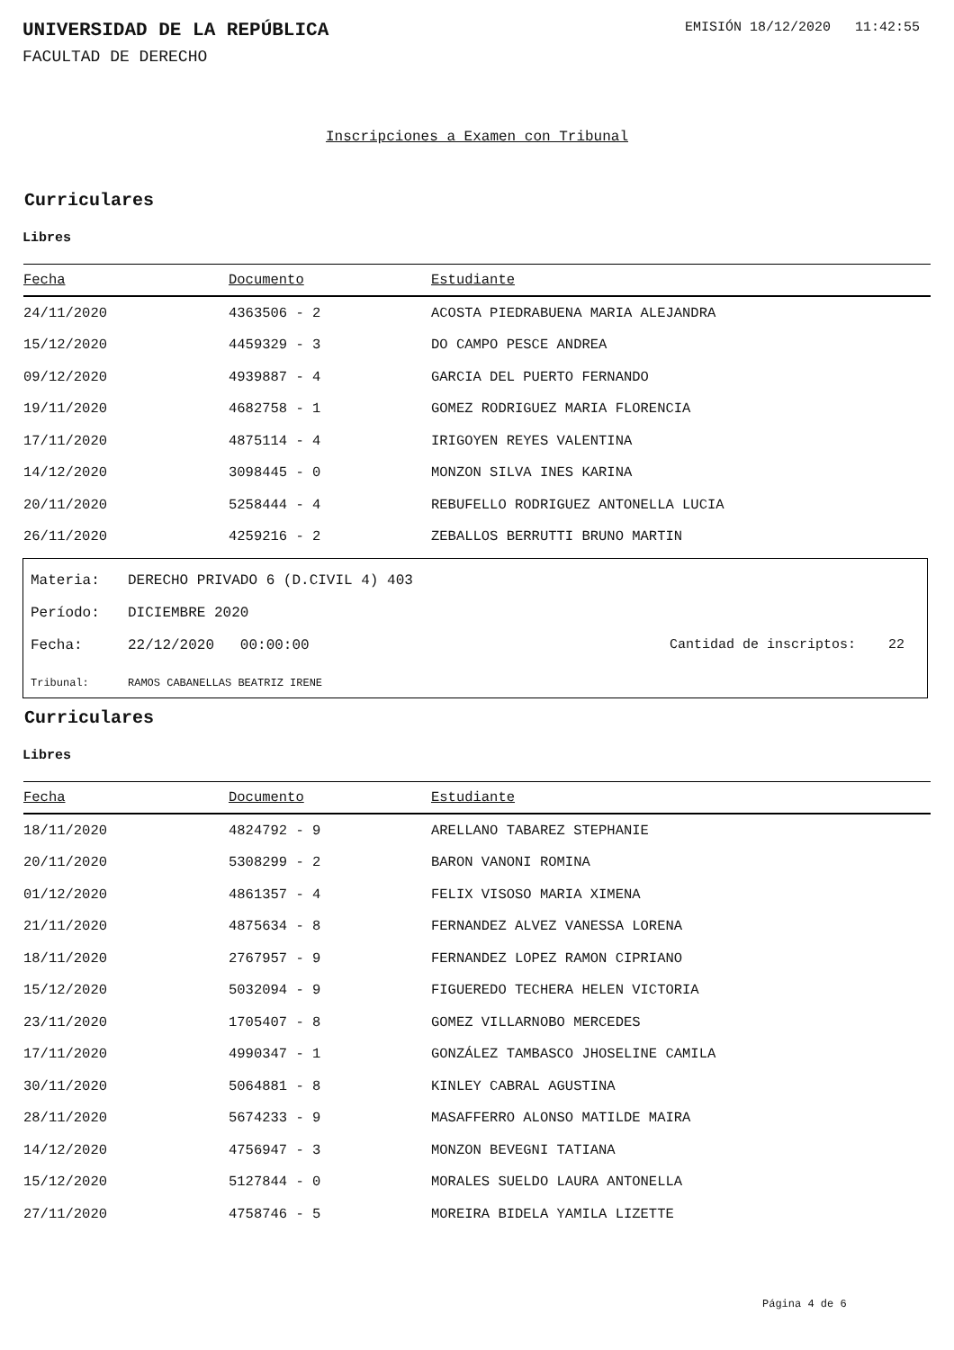UNIVERSIDAD DE LA REPÚBLICA
EMISIÓN 18/12/2020 11:42:55
FACULTAD DE DERECHO
Inscripciones a Examen con Tribunal
Curriculares
Libres
| Fecha | Documento | Estudiante |
| --- | --- | --- |
| 24/11/2020 | 4363506 - 2 | ACOSTA PIEDRABUENA MARIA ALEJANDRA |
| 15/12/2020 | 4459329 - 3 | DO CAMPO PESCE ANDREA |
| 09/12/2020 | 4939887 - 4 | GARCIA DEL PUERTO FERNANDO |
| 19/11/2020 | 4682758 - 1 | GOMEZ RODRIGUEZ MARIA FLORENCIA |
| 17/11/2020 | 4875114 - 4 | IRIGOYEN REYES VALENTINA |
| 14/12/2020 | 3098445 - 0 | MONZON SILVA INES KARINA |
| 20/11/2020 | 5258444 - 4 | REBUFELLO RODRIGUEZ ANTONELLA LUCIA |
| 26/11/2020 | 4259216 - 2 | ZEBALLOS BERRUTTI BRUNO MARTIN |
Materia: DERECHO PRIVADO 6 (D.CIVIL 4) 403
Período: DICIEMBRE 2020
Fecha: 22/12/2020 00:00:00 Cantidad de inscriptos: 22
Tribunal: RAMOS CABANELLAS BEATRIZ IRENE
Curriculares
Libres
| Fecha | Documento | Estudiante |
| --- | --- | --- |
| 18/11/2020 | 4824792 - 9 | ARELLANO TABAREZ STEPHANIE |
| 20/11/2020 | 5308299 - 2 | BARON VANONI ROMINA |
| 01/12/2020 | 4861357 - 4 | FELIX VISOSO MARIA XIMENA |
| 21/11/2020 | 4875634 - 8 | FERNANDEZ ALVEZ VANESSA LORENA |
| 18/11/2020 | 2767957 - 9 | FERNANDEZ LOPEZ RAMON CIPRIANO |
| 15/12/2020 | 5032094 - 9 | FIGUEREDO TECHERA HELEN VICTORIA |
| 23/11/2020 | 1705407 - 8 | GOMEZ VILLARNOBO MERCEDES |
| 17/11/2020 | 4990347 - 1 | GONZÁLEZ TAMBASCO JHOSELINE CAMILA |
| 30/11/2020 | 5064881 - 8 | KINLEY CABRAL AGUSTINA |
| 28/11/2020 | 5674233 - 9 | MASAFFERRO ALONSO MATILDE MAIRA |
| 14/12/2020 | 4756947 - 3 | MONZON BEVEGNI TATIANA |
| 15/12/2020 | 5127844 - 0 | MORALES SUELDO LAURA ANTONELLA |
| 27/11/2020 | 4758746 - 5 | MOREIRA BIDELA YAMILA LIZETTE |
Página 4 de 6